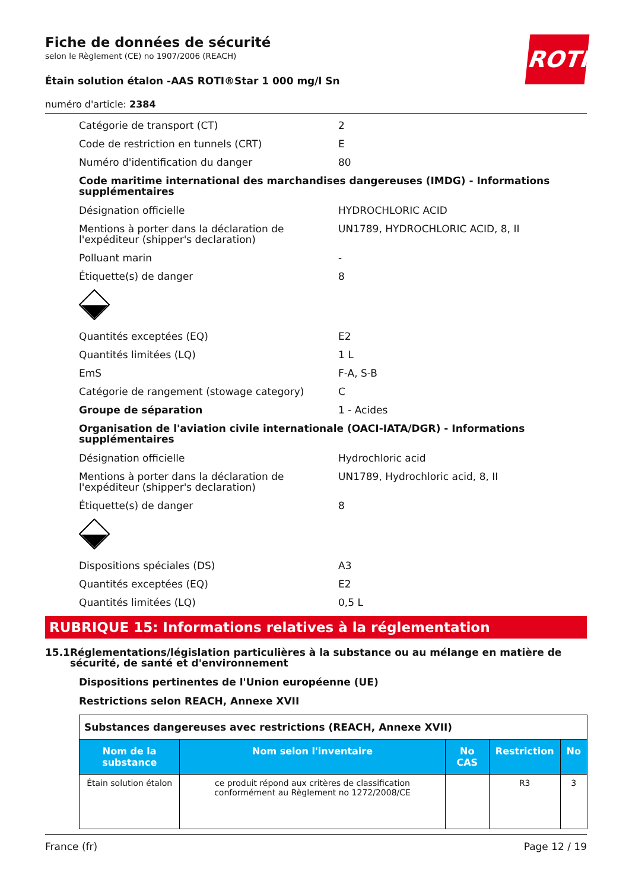ROTH
Fiche de données de sécurité
selon le Règlement (CE) no 1907/2006 (REACH)
Étain solution étalon -AAS ROTI®Star 1 000 mg/l Sn
numéro d'article: 2384
Catégorie de transport (CT) 2
Code de restriction en tunnels (CRT) E
Numéro d'identification du danger 80
Code maritime international des marchandises dangereuses (IMDG) - Informations supplémentaires
Désignation officielle HYDROCHLORIC ACID
Mentions à porter dans la déclaration de l'expéditeur (shipper's declaration)
UN1789, HYDROCHLORIC ACID, 8, II
Polluant marin -
Étiquette(s) de danger 8
Quantités exceptées (EQ) E2
Quantités limitées (LQ) 1 L
EmS F-A, S-B
Catégorie de rangement (stowage category) C
Groupe de séparation 1 - Acides
Organisation de l'aviation civile internationale (OACI-IATA/DGR) - Informations supplémentaires
Désignation officielle Hydrochloric acid
Mentions à porter dans la déclaration de l'expéditeur (shipper's declaration)
UN1789, Hydrochloric acid, 8, II
Étiquette(s) de danger 8
Dispositions spéciales (DS) A3
Quantités exceptées (EQ) E2
Quantités limitées (LQ) 0,5 L
RUBRIQUE 15: Informations relatives à la réglementation
15.1 Réglementations/législation particulières à la substance ou au mélange en matière de sécurité, de santé et d'environnement
Dispositions pertinentes de l'Union européenne (UE)
Restrictions selon REACH, Annexe XVII
| Substances dangereuses avec restrictions (REACH, Annexe XVII) | | | | |
| --- | --- | --- | --- | --- |
| Nom de la substance | Nom selon l'inventaire | No CAS | Restriction | No |
| Étain solution étalon | ce produit répond aux critères de classification conformément au Règlement no 1272/2008/CE | | R3 | 3 |
France (fr) Page 12 / 19